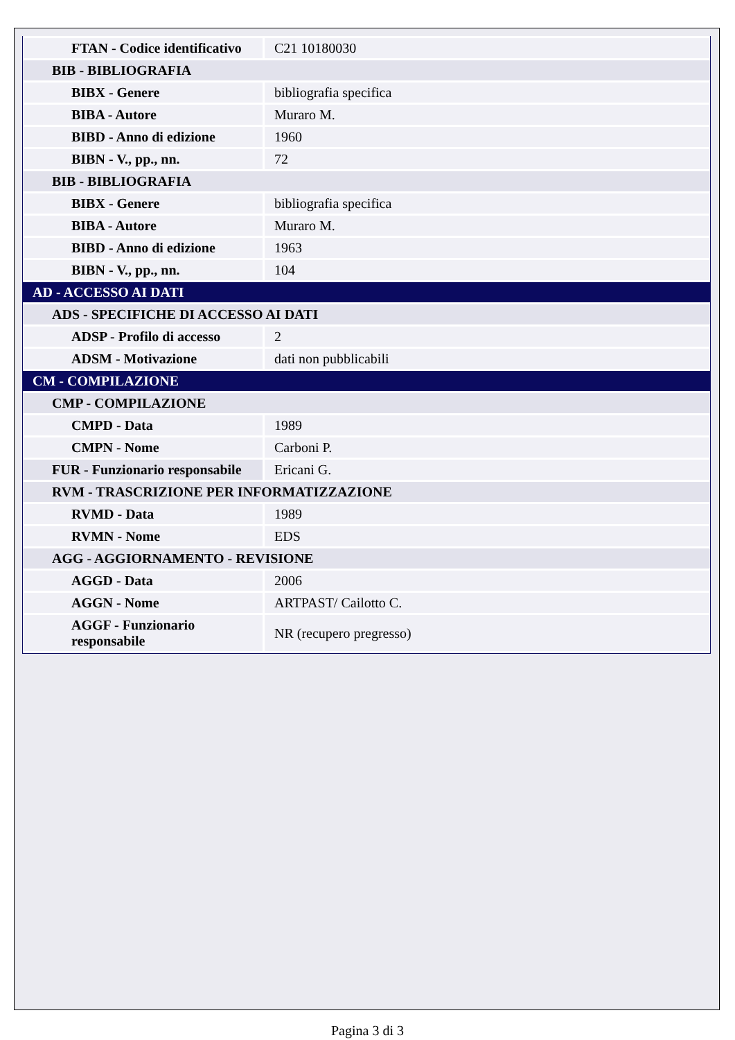| FTAN - Codice identificativo | C21 10180030 |
| BIB - BIBLIOGRAFIA | |
| BIBX - Genere | bibliografia specifica |
| BIBA - Autore | Muraro M. |
| BIBD - Anno di edizione | 1960 |
| BIBN - V., pp., nn. | 72 |
| BIB - BIBLIOGRAFIA | |
| BIBX - Genere | bibliografia specifica |
| BIBA - Autore | Muraro M. |
| BIBD - Anno di edizione | 1963 |
| BIBN - V., pp., nn. | 104 |
| AD - ACCESSO AI DATI | |
| ADS - SPECIFICHE DI ACCESSO AI DATI | |
| ADSP - Profilo di accesso | 2 |
| ADSM - Motivazione | dati non pubblicabili |
| CM - COMPILAZIONE | |
| CMP - COMPILAZIONE | |
| CMPD - Data | 1989 |
| CMPN - Nome | Carboni P. |
| FUR - Funzionario responsabile | Ericani G. |
| RVM - TRASCRIZIONE PER INFORMATIZZAZIONE | |
| RVMD - Data | 1989 |
| RVMN - Nome | EDS |
| AGG - AGGIORNAMENTO - REVISIONE | |
| AGGD - Data | 2006 |
| AGGN - Nome | ARTPAST/ Cailotto C. |
| AGGF - Funzionario responsabile | NR (recupero pregresso) |
Pagina 3 di 3